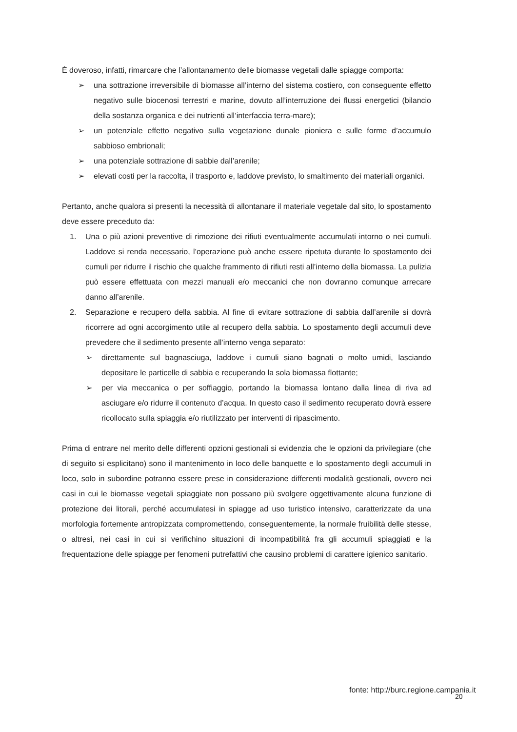È doveroso, infatti, rimarcare che l’allontanamento delle biomasse vegetali dalle spiagge comporta:
➢ una sottrazione irreversibile di biomasse all’interno del sistema costiero, con conseguente effetto negativo sulle biocenosi terrestri e marine, dovuto all’interruzione dei flussi energetici (bilancio della sostanza organica e dei nutrienti all’interfaccia terra-mare);
➢ un potenziale effetto negativo sulla vegetazione dunale pioniera e sulle forme d’accumulo sabbioso embrionali;
➢ una potenziale sottrazione di sabbie dall’arenile;
➢ elevati costi per la raccolta, il trasporto e, laddove previsto, lo smaltimento dei materiali organici.
Pertanto, anche qualora si presenti la necessità di allontanare il materiale vegetale dal sito, lo spostamento deve essere preceduto da:
1. Una o più azioni preventive di rimozione dei rifiuti eventualmente accumulati intorno o nei cumuli. Laddove si renda necessario, l’operazione può anche essere ripetuta durante lo spostamento dei cumuli per ridurre il rischio che qualche frammento di rifiuti resti all’interno della biomassa. La pulizia può essere effettuata con mezzi manuali e/o meccanici che non dovranno comunque arrecare danno all’arenile.
2. Separazione e recupero della sabbia. Al fine di evitare sottrazione di sabbia dall’arenile si dovrà ricorrere ad ogni accorgimento utile al recupero della sabbia. Lo spostamento degli accumuli deve prevedere che il sedimento presente all’interno venga separato:
➢ direttamente sul bagnasciuga, laddove i cumuli siano bagnati o molto umidi, lasciando depositare le particelle di sabbia e recuperando la sola biomassa flottante;
➢ per via meccanica o per soffiaggio, portando la biomassa lontano dalla linea di riva ad asciugare e/o ridurre il contenuto d’acqua. In questo caso il sedimento recuperato dovrà essere ricollocato sulla spiaggia e/o riutilizzato per interventi di ripascimento.
Prima di entrare nel merito delle differenti opzioni gestionali si evidenzia che le opzioni da privilegiare (che di seguito si esplicitano) sono il mantenimento in loco delle banquette e lo spostamento degli accumuli in loco, solo in subordine potranno essere prese in considerazione differenti modalità gestionali, ovvero nei casi in cui le biomasse vegetali spiaggiate non possano più svolgere oggettivamente alcuna funzione di protezione dei litorali, perché accumulatesi in spiagge ad uso turistico intensivo, caratterizzate da una morfologia fortemente antropizzata compromettendo, conseguentemente, la normale fruibilità delle stesse, o altresì, nei casi in cui si verifichino situazioni di incompatibilità fra gli accumuli spiaggiati e la frequentazione delle spiagge per fenomeni putrefattivi che causino problemi di carattere igienico sanitario.
fonte: http://burc.regione.campania.it
20